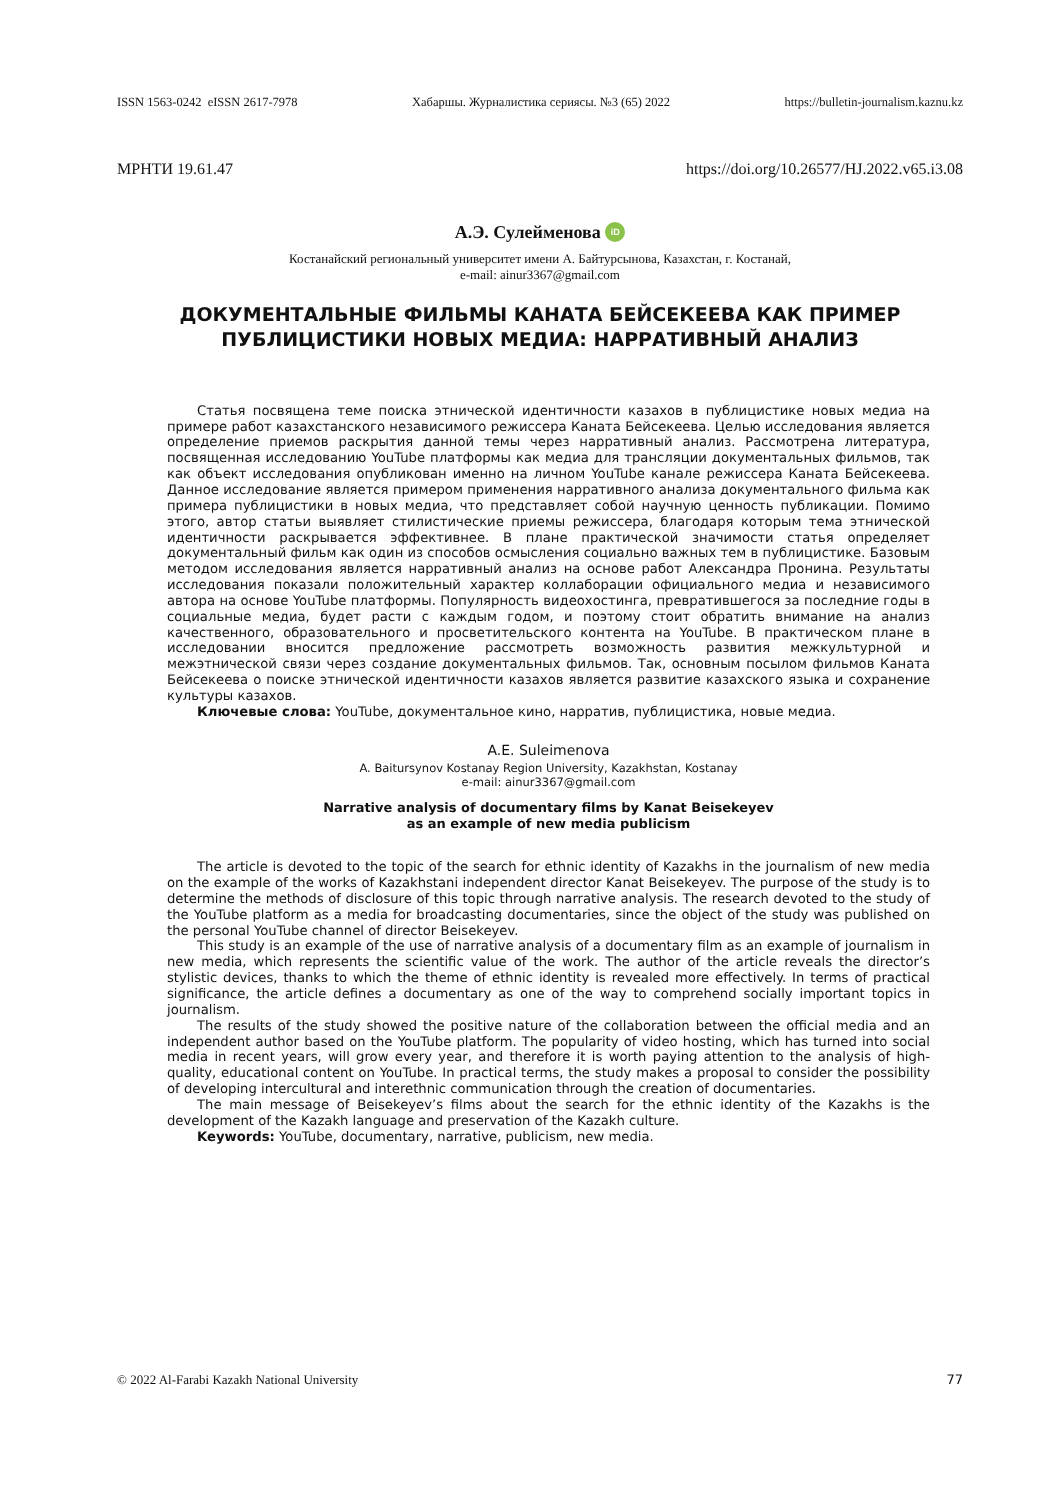ISSN 1563-0242 eISSN 2617-7978 Хабаршы. Журналистика сериясы. №3 (65) 2022 https://bulletin-journalism.kaznu.kz
МРНТИ 19.61.47 https://doi.org/10.26577/HJ.2022.v65.i3.08
А.Э. Сулейменова iD
Костанайский региональный университет имени А. Байтурсынова, Казахстан, г. Костанай,
e-mail: ainur3367@gmail.com
ДОКУМЕНТАЛЬНЫЕ ФИЛЬМЫ КАНАТА БЕЙСЕКЕЕВА КАК ПРИМЕР
ПУБЛИЦИСТИКИ НОВЫХ МЕДИА: НАРРАТИВНЫЙ АНАЛИЗ
Статья посвящена теме поиска этнической идентичности казахов в публицистике новых медиа на примере работ казахстанского независимого режиссера Каната Бейсекеева. Целью исследования является определение приемов раскрытия данной темы через нарративный анализ. Рассмотрена литература, посвященная исследованию YouTube платформы как медиа для трансляции документальных фильмов, так как объект исследования опубликован именно на личном YouTube канале режиссера Каната Бейсекеева. Данное исследование является примером применения нарративного анализа документального фильма как примера публицистики в новых медиа, что представляет собой научную ценность публикации. Помимо этого, автор статьи выявляет стилистические приемы режиссера, благодаря которым тема этнической идентичности раскрывается эффективнее. В плане практической значимости статья определяет документальный фильм как один из способов осмысления социально важных тем в публицистике. Базовым методом исследования является нарративный анализ на основе работ Александра Пронина. Результаты исследования показали положительный характер коллаборации официального медиа и независимого автора на основе YouTube платформы. Популярность видеохостинга, превратившегося за последние годы в социальные медиа, будет расти с каждым годом, и поэтому стоит обратить внимание на анализ качественного, образовательного и просветительского контента на YouTube. В практическом плане в исследовании вносится предложение рассмотреть возможность развития межкультурной и межэтнической связи через создание документальных фильмов. Так, основным посылом фильмов Каната Бейсекеева о поиске этнической идентичности казахов является развитие казахского языка и сохранение культуры казахов.
Ключевые слова: YouTube, документальное кино, нарратив, публицистика, новые медиа.
A.E. Suleimenova
A. Baitursynov Kostanay Region University, Kazakhstan, Kostanay
e-mail: ainur3367@gmail.com
Narrative analysis of documentary films by Kanat Beisekeyev
as an example of new media publicism
The article is devoted to the topic of the search for ethnic identity of Kazakhs in the journalism of new media on the example of the works of Kazakhstani independent director Kanat Beisekeyev. The purpose of the study is to determine the methods of disclosure of this topic through narrative analysis. The research devoted to the study of the YouTube platform as a media for broadcasting documentaries, since the object of the study was published on the personal YouTube channel of director Beisekeyev.
This study is an example of the use of narrative analysis of a documentary film as an example of journalism in new media, which represents the scientific value of the work. The author of the article reveals the director’s stylistic devices, thanks to which the theme of ethnic identity is revealed more effectively. In terms of practical significance, the article defines a documentary as one of the way to comprehend socially important topics in journalism.
The results of the study showed the positive nature of the collaboration between the official media and an independent author based on the YouTube platform. The popularity of video hosting, which has turned into social media in recent years, will grow every year, and therefore it is worth paying attention to the analysis of high-quality, educational content on YouTube. In practical terms, the study makes a proposal to consider the possibility of developing intercultural and interethnic communication through the creation of documentaries.
The main message of Beisekeyev’s films about the search for the ethnic identity of the Kazakhs is the development of the Kazakh language and preservation of the Kazakh culture.
Keywords: YouTube, documentary, narrative, publicism, new media.
© 2022 Al-Farabi Kazakh National University 77